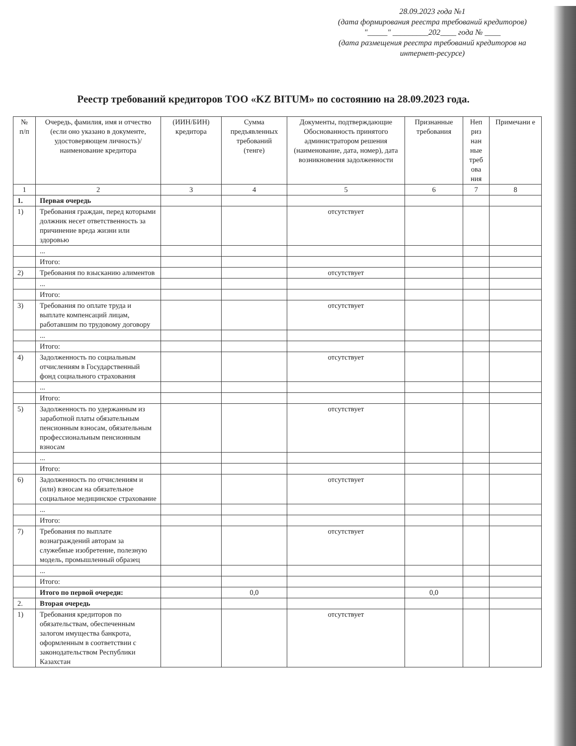28.09.2023 года №1
(дата формирования реестра требований кредиторов)
"_____" _________202____ года № ____
(дата размещения реестра требований кредиторов на интернет-ресурсе)
Реестр требований кредиторов ТОО «KZ BITUM» по состоянию на 28.09.2023 года.
| № п/п | Очередь, фамилия, имя и отчество (если оно указано в документе, удостоверяющем личность)/ наименование кредитора | (ИИН/БИН) кредитора | Сумма предъявленных требований (тенге) | Документы, подтверждающие Обоснованность принятого администратором решения (наименование, дата, номер), дата возникновения задолженности | Признанные требования | Неп риз нан ные треб ова ния | Примечани е |
| --- | --- | --- | --- | --- | --- | --- | --- |
| 1 | 2 | 3 | 4 | 5 | 6 | 7 | 8 |
| 1. | Первая очередь | | | | | | |
| 1) | Требования граждан, перед которыми должник несет ответственность за причинение вреда жизни или здоровью | | | отсутствует | | | |
| | ... | | | | | | |
| | Итого: | | | | | | |
| 2) | Требования по взысканию алиментов | | | отсутствует | | | |
| | ... | | | | | | |
| | Итого: | | | | | | |
| 3) | Требования по оплате труда и выплате компенсаций лицам, работавшим по трудовому договору | | | отсутствует | | | |
| | ... | | | | | | |
| | Итого: | | | | | | |
| 4) | Задолженность по социальным отчислениям в Государственный фонд социального страхования | | | отсутствует | | | |
| | ... | | | | | | |
| | Итого: | | | | | | |
| 5) | Задолженность по удержанным из заработной платы обязательным пенсионным взносам, обязательным профессиональным пенсионным взносам | | | отсутствует | | | |
| | ... | | | | | | |
| | Итого: | | | | | | |
| 6) | Задолженность по отчислениям и (или) взносам на обязательное социальное медицинское страхование | | | отсутствует | | | |
| | ... | | | | | | |
| | Итого: | | | | | | |
| 7) | Требования по выплате вознаграждений авторам за служебные изобретение, полезную модель, промышленный образец | | | отсутствует | | | |
| | ... | | | | | | |
| | Итого: | | | | | | |
| | Итого по первой очереди: | | 0,0 | | 0,0 | | |
| 2. | Вторая очередь | | | | | | |
| 1) | Требования кредиторов по обязательствам, обеспеченным залогом имущества банкрота, оформленным в соответствии с законодательством Республики Казахстан | | | отсутствует | | | |